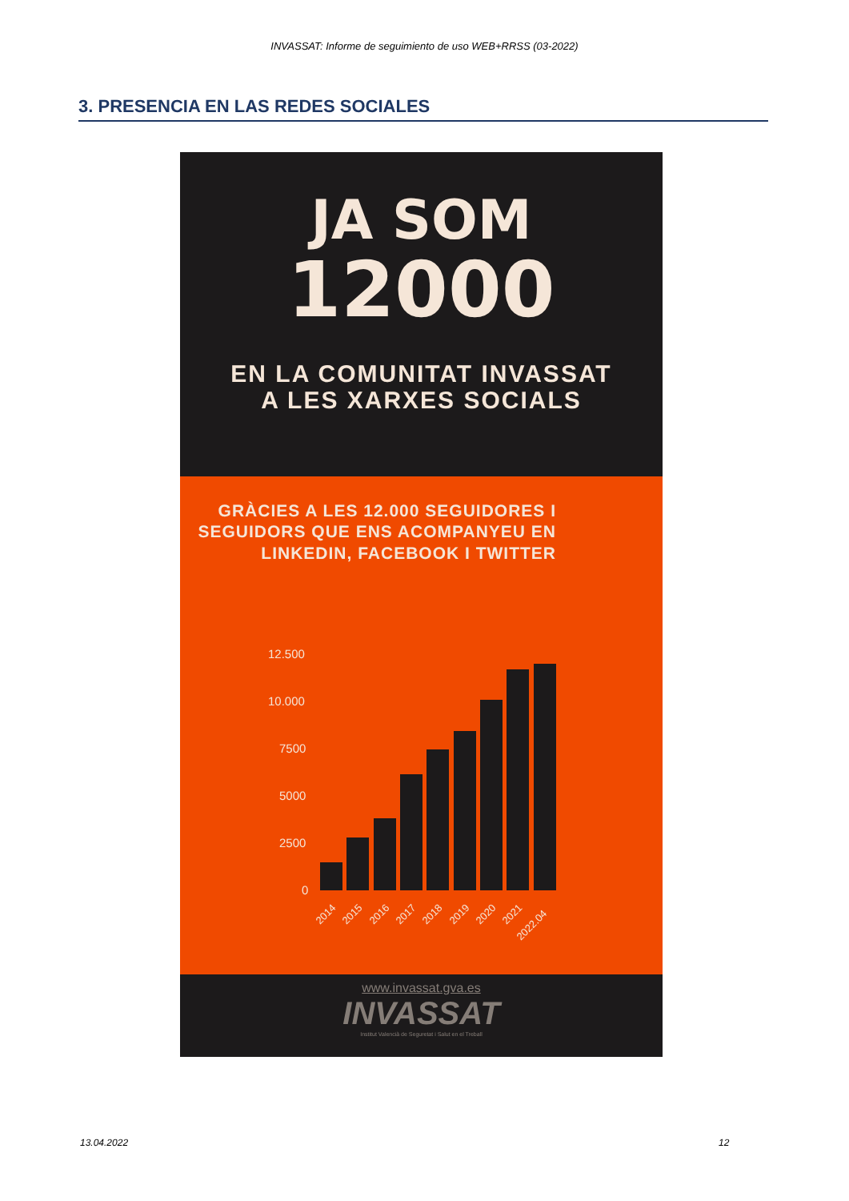INVASSAT: Informe de seguimiento de uso WEB+RRSS (03-2022)
3. PRESENCIA EN LAS REDES SOCIALES
JA SOM
12000
EN LA COMUNITAT INVASSAT
A LES XARXES SOCIALS
GRÀCIES A LES 12.000 SEGUIDORES I SEGUIDORS QUE ENS ACOMPANYEU EN LINKEDIN, FACEBOOK I TWITTER
12.500
10.000
7500
5000
2500
0
2014
2015
2016
2017
2018
2019
2020
2021
2022.04
www.invassat.gva.es
INVASSAT
Institut Valencià de Seguretat i Salut en el Treball
13.04.2022 12